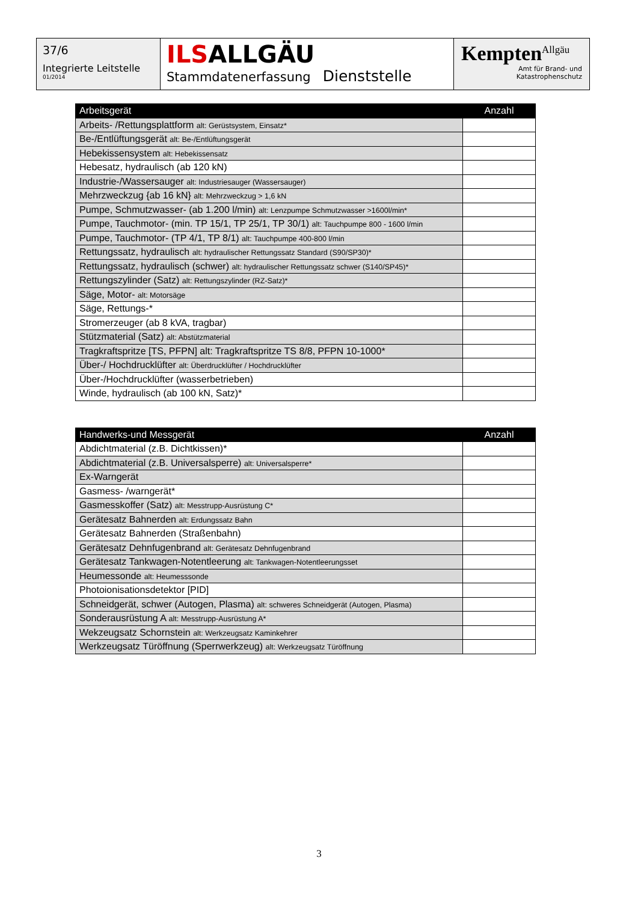37/6
Integrierte Leitstelle
01/2014
ILSALLGÄU
Stammdatenerfassung Dienststelle
Kempten<sup>Allgäu</sup>
Amt für Brand- und
Katastrophenschutz
| Arbeitsgerät | Anzahl |
| --- | --- |
| Arbeits- /Rettungsplattform alt: Gerüstsystem, Einsatz* | |
| Be-/Entlüftungsgerät alt: Be-/Entlüftungsgerät | |
| Hebekissensystem alt: Hebekissensatz | |
| Hebesatz, hydraulisch (ab 120 kN) | |
| Industrie-/Wassersauger alt: Industriesauger (Wassersauger) | |
| Mehrzweckzug {ab 16 kN} alt: Mehrzweckzug > 1,6 kN | |
| Pumpe, Schmutzwasser- (ab 1.200 l/min) alt: Lenzpumpe Schmutzwasser >1600l/min* | |
| Pumpe, Tauchmotor- (min. TP 15/1, TP 25/1, TP 30/1) alt: Tauchpumpe 800 - 1600 l/min | |
| Pumpe, Tauchmotor- (TP 4/1, TP 8/1) alt: Tauchpumpe 400-800 l/min | |
| Rettungssatz, hydraulisch alt: hydraulischer Rettungssatz Standard (S90/SP30)* | |
| Rettungssatz, hydraulisch (schwer) alt: hydraulischer Rettungssatz schwer (S140/SP45)* | |
| Rettungszylinder (Satz) alt: Rettungszylinder (RZ-Satz)* | |
| Säge, Motor- alt: Motorsäge | |
| Säge, Rettungs-* | |
| Stromerzeuger (ab 8 kVA, tragbar) | |
| Stützmaterial (Satz) alt: Abstützmaterial | |
| Tragkraftspritze [TS, PFPN] alt: Tragkraftspritze TS 8/8, PFPN 10-1000* | |
| Über-/ Hochdrucklüfter alt: Überdrucklüfter / Hochdrucklüfter | |
| Über-/Hochdrucklüfter (wasserbetrieben) | |
| Winde, hydraulisch (ab 100 kN, Satz)* | |
| Handwerks-und Messgerät | Anzahl |
| --- | --- |
| Abdichtmaterial (z.B. Dichtkissen)* | |
| Abdichtmaterial (z.B. Universalsperre) alt: Universalsperre* | |
| Ex-Warngerät | |
| Gasmess- /warngerät* | |
| Gasmesskoffer (Satz) alt: Messtrupp-Ausrüstung C* | |
| Gerätesatz Bahnerden alt: Erdungssatz Bahn | |
| Gerätesatz Bahnerden (Straßenbahn) | |
| Gerätesatz Dehnfugenbrand alt: Gerätesatz Dehnfugenbrand | |
| Gerätesatz Tankwagen-Notentleerung alt: Tankwagen-Notentleerungsset | |
| Heumessonde alt: Heumesssonde | |
| Photoionisationsdetektor [PID] | |
| Schneidgerät, schwer (Autogen, Plasma) alt: schweres Schneidgerät (Autogen, Plasma) | |
| Sonderausrüstung A alt: Messtrupp-Ausrüstung A* | |
| Wekzeugsatz Schornstein alt: Werkzeugsatz Kaminkehrer | |
| Werkzeugsatz Türöffnung (Sperrwerkzeug) alt: Werkzeugsatz Türöffnung | |
3